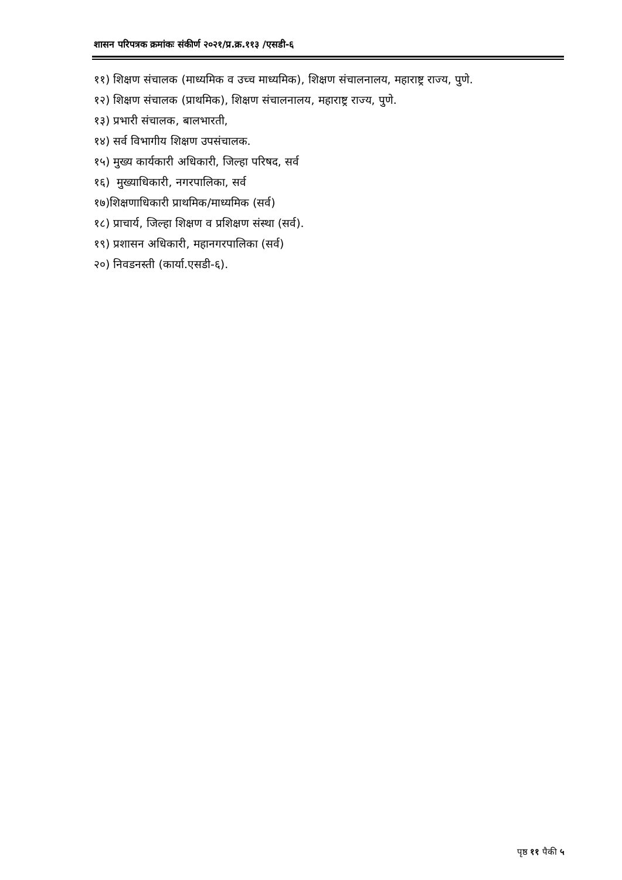शासन परिपत्रक क्रमांकः संकीर्ण २०२१/प्र.क्र.११३ /एसडी-६
११) शिक्षण संचालक (माध्यमिक व उच्च माध्यमिक), शिक्षण संचालनालय, महाराष्ट्र राज्य, पुणे.
१२) शिक्षण संचालक (प्राथमिक), शिक्षण संचालनालय, महाराष्ट्र राज्य, पुणे.
१३) प्रभारी संचालक, बालभारती,
१४) सर्व विभागीय शिक्षण उपसंचालक.
१५) मुख्य कार्यकारी अधिकारी, जिल्हा परिषद, सर्व
१६) मुख्याधिकारी, नगरपालिका, सर्व
१७)शिक्षणाधिकारी प्राथमिक/माध्यमिक (सर्व)
१८) प्राचार्य, जिल्हा शिक्षण व प्रशिक्षण संस्था (सर्व).
१९) प्रशासन अधिकारी, महानगरपालिका (सर्व)
२०) निवडनस्ती (कार्या.एसडी-६).
पृष्ठ ११ पैकी ५